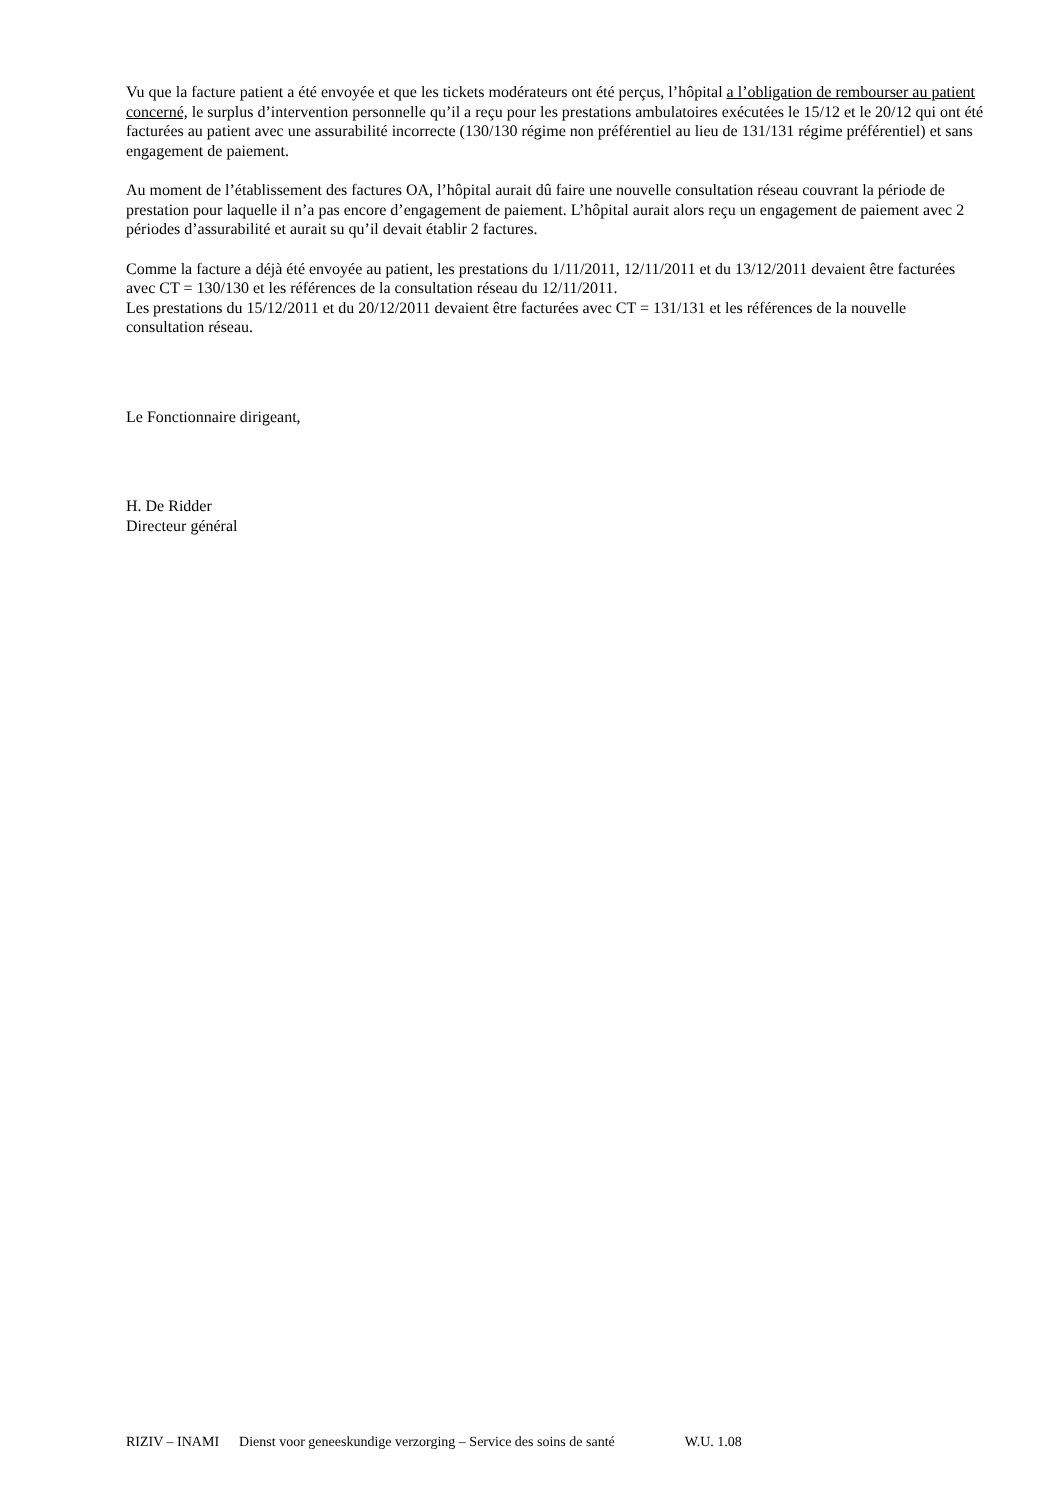Vu que la facture patient a été envoyée et que les tickets modérateurs ont été perçus, l’hôpital a l’obligation de rembourser au patient concerné, le surplus d’intervention personnelle qu’il a reçu pour les prestations ambulatoires exécutées le 15/12 et le 20/12 qui ont été facturées au patient avec une assurabilité incorrecte (130/130 régime non préférentiel au lieu de 131/131 régime préférentiel) et sans engagement de paiement.
Au moment de l’établissement des factures OA, l’hôpital aurait dû faire une nouvelle consultation réseau couvrant la période de prestation pour laquelle il n’a pas encore d’engagement de paiement. L’hôpital aurait alors reçu un engagement de paiement avec 2 périodes d’assurabilité et aurait su qu’il devait établir 2 factures.
Comme la facture a déjà été envoyée au patient, les prestations du 1/11/2011, 12/11/2011 et du 13/12/2011 devaient être facturées avec CT = 130/130 et les références de la consultation réseau du 12/11/2011.
Les prestations du 15/12/2011 et du 20/12/2011 devaient être facturées avec CT = 131/131 et les références de la nouvelle consultation réseau.
Le Fonctionnaire dirigeant,
H. De Ridder
Directeur général
RIZIV – INAMI Dienst voor geneeskundige verzorging – Service des soins de santé W.U. 1.08